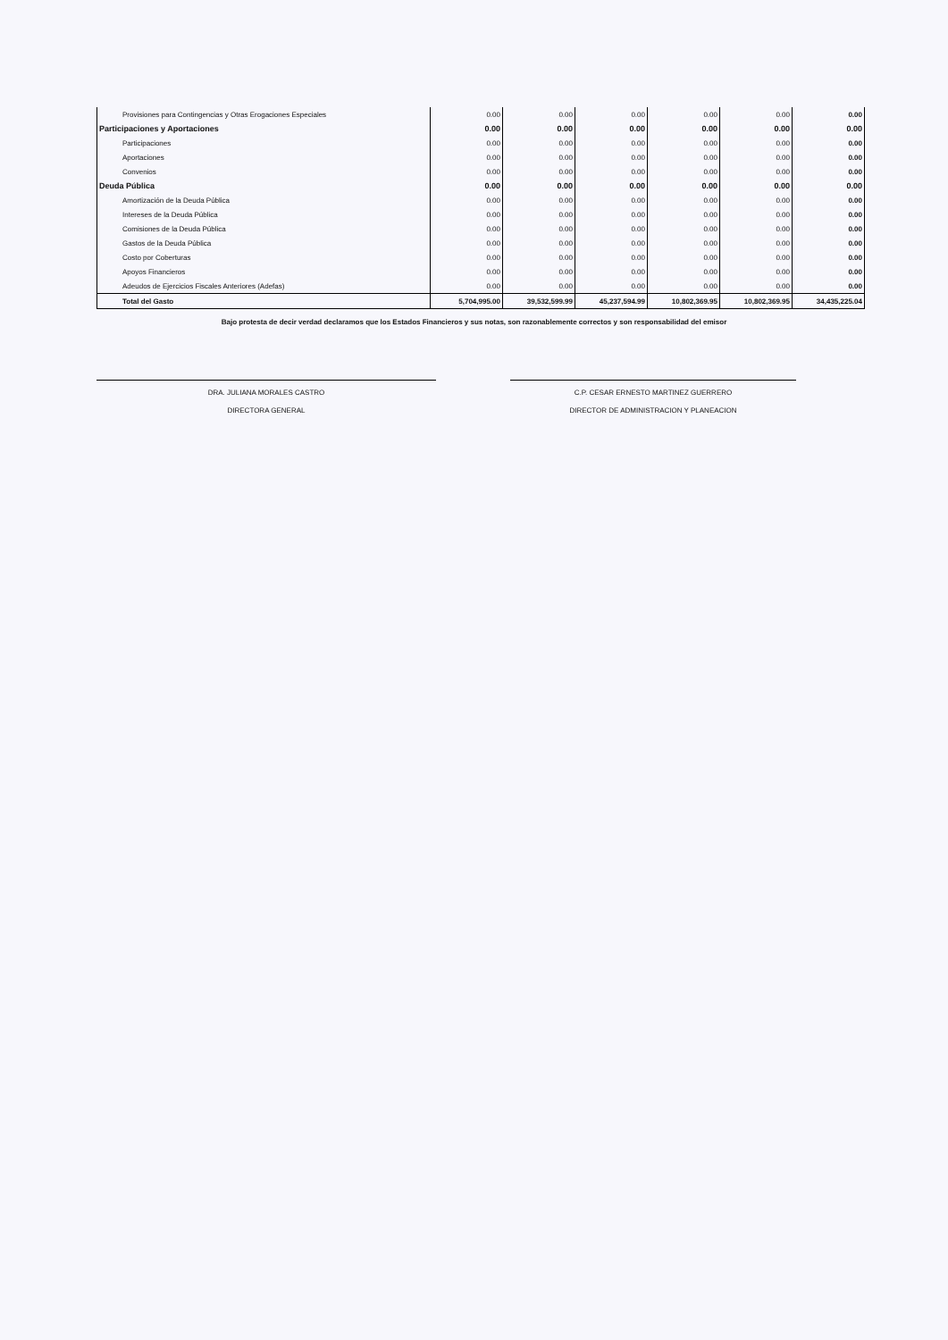| Provisiones para Contingencias y Otras Erogaciones Especiales | 0.00 | 0.00 | 0.00 | 0.00 | 0.00 | 0.00 |
| Participaciones y Aportaciones | 0.00 | 0.00 | 0.00 | 0.00 | 0.00 | 0.00 |
| Participaciones | 0.00 | 0.00 | 0.00 | 0.00 | 0.00 | 0.00 |
| Aportaciones | 0.00 | 0.00 | 0.00 | 0.00 | 0.00 | 0.00 |
| Convenios | 0.00 | 0.00 | 0.00 | 0.00 | 0.00 | 0.00 |
| Deuda Pública | 0.00 | 0.00 | 0.00 | 0.00 | 0.00 | 0.00 |
| Amortización de la Deuda Pública | 0.00 | 0.00 | 0.00 | 0.00 | 0.00 | 0.00 |
| Intereses de la Deuda Pública | 0.00 | 0.00 | 0.00 | 0.00 | 0.00 | 0.00 |
| Comisiones de la Deuda Pública | 0.00 | 0.00 | 0.00 | 0.00 | 0.00 | 0.00 |
| Gastos de la Deuda Pública | 0.00 | 0.00 | 0.00 | 0.00 | 0.00 | 0.00 |
| Costo por Coberturas | 0.00 | 0.00 | 0.00 | 0.00 | 0.00 | 0.00 |
| Apoyos Financieros | 0.00 | 0.00 | 0.00 | 0.00 | 0.00 | 0.00 |
| Adeudos de Ejercicios Fiscales Anteriores (Adefas) | 0.00 | 0.00 | 0.00 | 0.00 | 0.00 | 0.00 |
| Total del Gasto | 5,704,995.00 | 39,532,599.99 | 45,237,594.99 | 10,802,369.95 | 10,802,369.95 | 34,435,225.04 |
Bajo protesta de decir verdad declaramos que los Estados Financieros y sus notas, son razonablemente correctos y son responsabilidad del emisor
DRA. JULIANA MORALES CASTRO
DIRECTORA GENERAL
C.P. CESAR ERNESTO MARTINEZ GUERRERO
DIRECTOR DE ADMINISTRACION Y PLANEACION